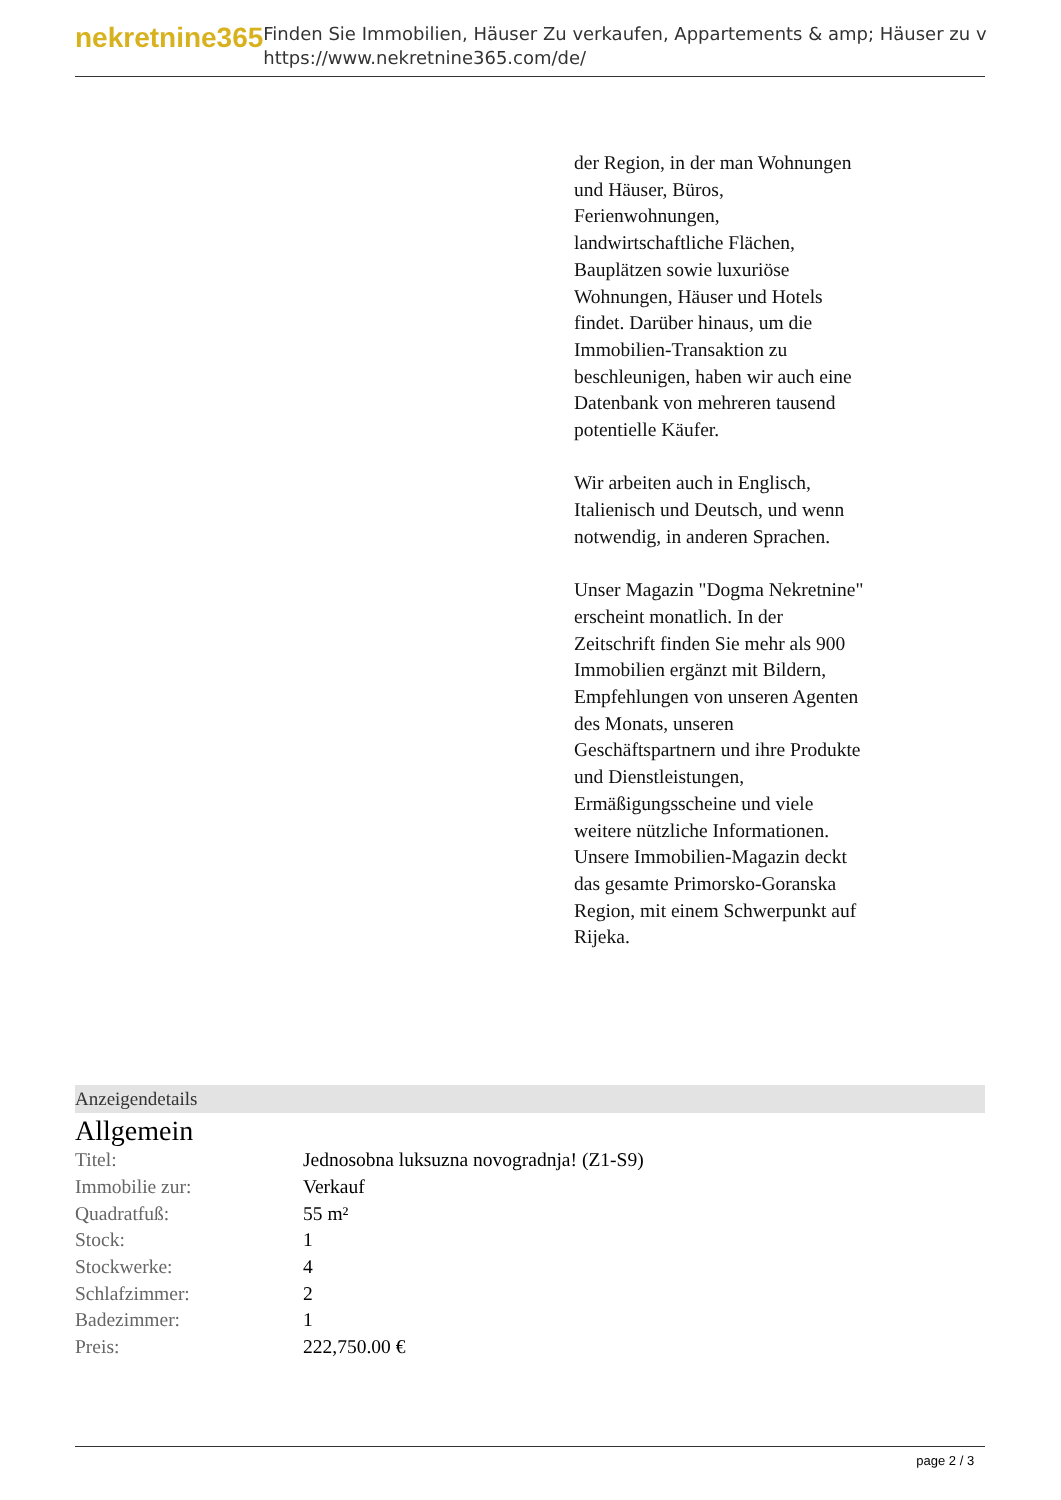nekretnine365
Finden Sie Immobilien, Häuser Zu verkaufen, Appartements & amp; Häuser zu v
https://www.nekretnine365.com/de/
der Region, in der man Wohnungen und Häuser, Büros, Ferienwohnungen, landwirtschaftliche Flächen, Bauplätzen sowie luxuriöse Wohnungen, Häuser und Hotels findet. Darüber hinaus, um die Immobilien-Transaktion zu beschleunigen, haben wir auch eine Datenbank von mehreren tausend potentielle Käufer.
Wir arbeiten auch in Englisch, Italienisch und Deutsch, und wenn notwendig, in anderen Sprachen.
Unser Magazin "Dogma Nekretnine" erscheint monatlich. In der Zeitschrift finden Sie mehr als 900 Immobilien ergänzt mit Bildern, Empfehlungen von unseren Agenten des Monats, unseren Geschäftspartnern und ihre Produkte und Dienstleistungen, Ermäßigungsscheine und viele weitere nützliche Informationen. Unsere Immobilien-Magazin deckt das gesamte Primorsko-Goranska Region, mit einem Schwerpunkt auf Rijeka.
Anzeigendetails
Allgemein
| Titel: | Jednosobna luksuzna novogradnja! (Z1-S9) |
| Immobilie zur: | Verkauf |
| Quadratfuß: | 55 m² |
| Stock: | 1 |
| Stockwerke: | 4 |
| Schlafzimmer: | 2 |
| Badezimmer: | 1 |
| Preis: | 222,750.00 € |
page 2 / 3